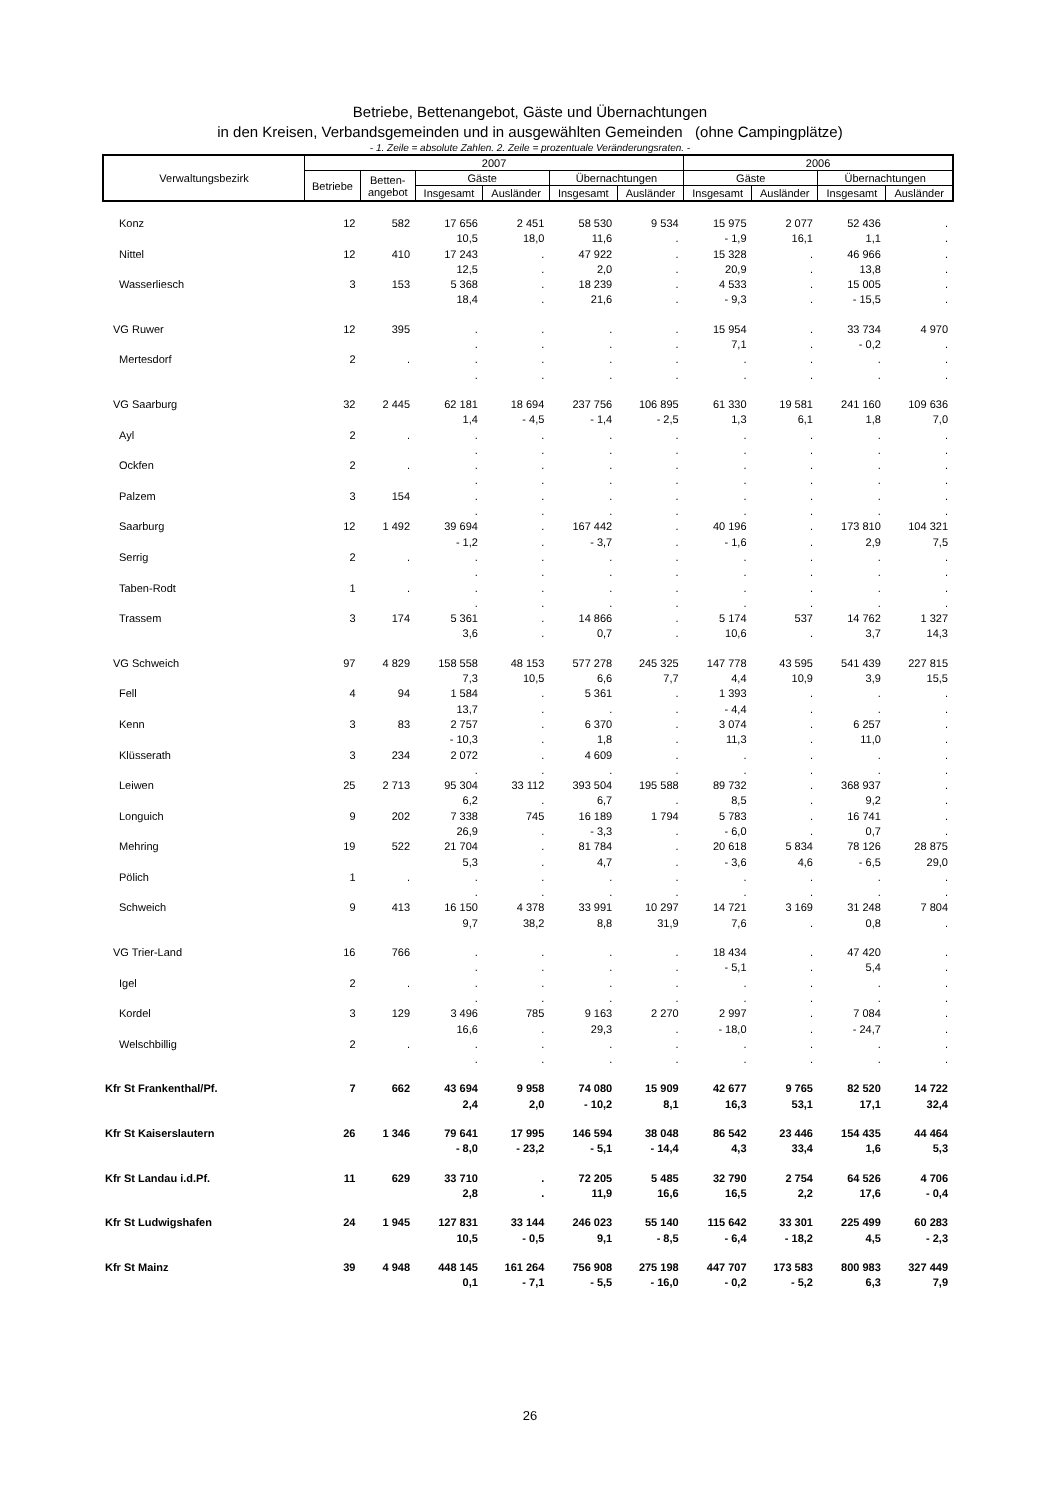Betriebe, Bettenangebot, Gäste und Übernachtungen
in den Kreisen, Verbandsgemeinden und in ausgewählten Gemeinden (ohne Campingplätze)
- 1. Zeile = absolute Zahlen. 2. Zeile = prozentuale Veränderungsraten. -
| Verwaltungsbezirk | 2007 | | | | | | 2006 | | | |
| --- | --- | --- | --- | --- | --- | --- | --- | --- | --- | --- |
| | Betriebe | Betten- angebot | Gäste | | Übernachtungen | | Gäste | | Übernachtungen | |
| | | | Insgesamt | Ausländer | Insgesamt | Ausländer | Insgesamt | Ausländer | Insgesamt | Ausländer |
| Konz | 12 | 582 | 17 656 | 2 451 | 58 530 | 9 534 | 15 975 | 2 077 | 52 436 | . |
| | | | 10,5 | 18,0 | 11,6 | . | - 1,9 | 16,1 | 1,1 | . |
| Nittel | 12 | 410 | 17 243 | . | 47 922 | . | 15 328 | . | 46 966 | . |
| | | | 12,5 | . | 2,0 | . | 20,9 | . | 13,8 | . |
| Wasserliesch | 3 | 153 | 5 368 | . | 18 239 | . | 4 533 | . | 15 005 | . |
| | | | 18,4 | . | 21,6 | . | - 9,3 | . | - 15,5 | . |
| VG Ruwer | 12 | 395 | . | . | . | . | 15 954 | . | 33 734 | 4 970 |
| | | | . | . | . | . | 7,1 | . | - 0,2 | . |
| Mertesdorf | 2 | . | . | . | . | . | . | . | . | . |
| | | | . | . | . | . | . | . | . | . |
| VG Saarburg | 32 | 2 445 | 62 181 | 18 694 | 237 756 | 106 895 | 61 330 | 19 581 | 241 160 | 109 636 |
| | | | 1,4 | - 4,5 | - 1,4 | - 2,5 | 1,3 | 6,1 | 1,8 | 7,0 |
| Ayl | 2 | . | . | . | . | . | . | . | . | . |
| | | | . | . | . | . | . | . | . | . |
| Ockfen | 2 | . | . | . | . | . | . | . | . | . |
| | | | . | . | . | . | . | . | . | . |
| Palzem | 3 | 154 | . | . | . | . | . | . | . | . |
| | | | . | . | . | . | . | . | . | . |
| Saarburg | 12 | 1 492 | 39 694 | . | 167 442 | . | 40 196 | . | 173 810 | 104 321 |
| | | | - 1,2 | . | - 3,7 | . | - 1,6 | . | 2,9 | 7,5 |
| Serrig | 2 | . | . | . | . | . | . | . | . | . |
| | | | . | . | . | . | . | . | . | . |
| Taben-Rodt | 1 | . | . | . | . | . | . | . | . | . |
| | | | . | . | . | . | . | . | . | . |
| Trassem | 3 | 174 | 5 361 | . | 14 866 | . | 5 174 | 537 | 14 762 | 1 327 |
| | | | 3,6 | . | 0,7 | . | 10,6 | . | 3,7 | 14,3 |
| VG Schweich | 97 | 4 829 | 158 558 | 48 153 | 577 278 | 245 325 | 147 778 | 43 595 | 541 439 | 227 815 |
| | | | 7,3 | 10,5 | 6,6 | 7,7 | 4,4 | 10,9 | 3,9 | 15,5 |
| Fell | 4 | 94 | 1 584 | . | 5 361 | . | 1 393 | . | . | . |
| | | | 13,7 | . | . | . | - 4,4 | . | . | . |
| Kenn | 3 | 83 | 2 757 | . | 6 370 | . | 3 074 | . | 6 257 | . |
| | | | - 10,3 | . | 1,8 | . | 11,3 | . | 11,0 | . |
| Klüsserath | 3 | 234 | 2 072 | . | 4 609 | . | . | . | . | . |
| | | | . | . | . | . | . | . | . | . |
| Leiwen | 25 | 2 713 | 95 304 | 33 112 | 393 504 | 195 588 | 89 732 | . | 368 937 | . |
| | | | 6,2 | . | 6,7 | . | 8,5 | . | 9,2 | . |
| Longuich | 9 | 202 | 7 338 | 745 | 16 189 | 1 794 | 5 783 | . | 16 741 | . |
| | | | 26,9 | . | - 3,3 | . | - 6,0 | . | 0,7 | . |
| Mehring | 19 | 522 | 21 704 | . | 81 784 | . | 20 618 | 5 834 | 78 126 | 28 875 |
| | | | 5,3 | . | 4,7 | . | - 3,6 | 4,6 | - 6,5 | 29,0 |
| Pölich | 1 | . | . | . | . | . | . | . | . | . |
| | | | . | . | . | . | . | . | . | . |
| Schweich | 9 | 413 | 16 150 | 4 378 | 33 991 | 10 297 | 14 721 | 3 169 | 31 248 | 7 804 |
| | | | 9,7 | 38,2 | 8,8 | 31,9 | 7,6 | . | 0,8 | . |
| VG Trier-Land | 16 | 766 | . | . | . | . | 18 434 | . | 47 420 | . |
| | | | . | . | . | . | - 5,1 | . | 5,4 | . |
| Igel | 2 | . | . | . | . | . | . | . | . | . |
| | | | . | . | . | . | . | . | . | . |
| Kordel | 3 | 129 | 3 496 | 785 | 9 163 | 2 270 | 2 997 | . | 7 084 | . |
| | | | 16,6 | . | 29,3 | . | - 18,0 | . | - 24,7 | . |
| Welschbillig | 2 | . | . | . | . | . | . | . | . | . |
| | | | . | . | . | . | . | . | . | . |
| Kfr St Frankenthal/Pf. | 7 | 662 | 43 694 | 9 958 | 74 080 | 15 909 | 42 677 | 9 765 | 82 520 | 14 722 |
| | | | 2,4 | 2,0 | - 10,2 | 8,1 | 16,3 | 53,1 | 17,1 | 32,4 |
| Kfr St Kaiserslautern | 26 | 1 346 | 79 641 | 17 995 | 146 594 | 38 048 | 86 542 | 23 446 | 154 435 | 44 464 |
| | | | - 8,0 | - 23,2 | - 5,1 | - 14,4 | 4,3 | 33,4 | 1,6 | 5,3 |
| Kfr St Landau i.d.Pf. | 11 | 629 | 33 710 | . | 72 205 | 5 485 | 32 790 | 2 754 | 64 526 | 4 706 |
| | | | 2,8 | . | 11,9 | 16,6 | 16,5 | 2,2 | 17,6 | - 0,4 |
| Kfr St Ludwigshafen | 24 | 1 945 | 127 831 | 33 144 | 246 023 | 55 140 | 115 642 | 33 301 | 225 499 | 60 283 |
| | | | 10,5 | - 0,5 | 9,1 | - 8,5 | - 6,4 | - 18,2 | 4,5 | - 2,3 |
| Kfr St Mainz | 39 | 4 948 | 448 145 | 161 264 | 756 908 | 275 198 | 447 707 | 173 583 | 800 983 | 327 449 |
| | | | 0,1 | - 7,1 | - 5,5 | - 16,0 | - 0,2 | - 5,2 | 6,3 | 7,9 |
26